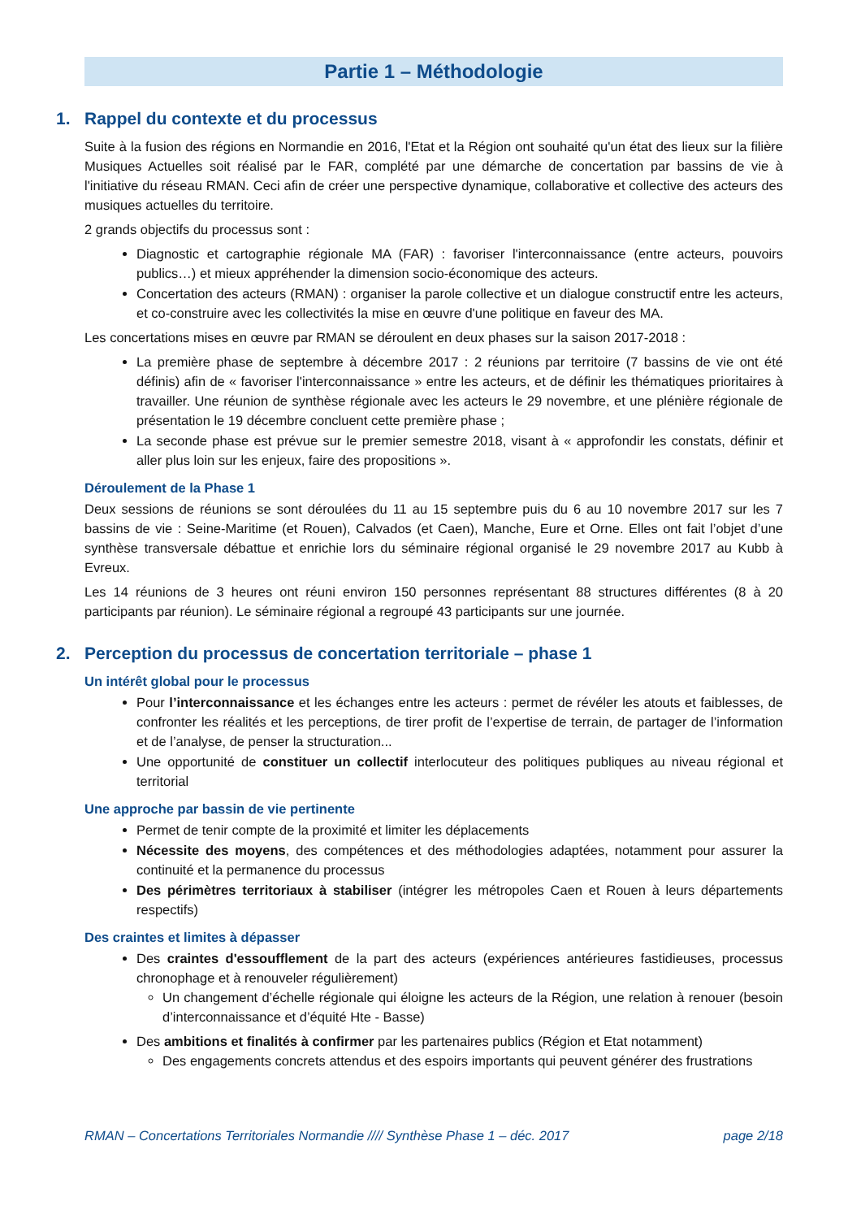Partie 1 – Méthodologie
1. Rappel du contexte et du processus
Suite à la fusion des régions en Normandie en 2016, l'Etat et la Région ont souhaité qu'un état des lieux sur la filière Musiques Actuelles soit réalisé par le FAR, complété par une démarche de concertation par bassins de vie à l'initiative du réseau RMAN. Ceci afin de créer une perspective dynamique, collaborative et collective des acteurs des musiques actuelles du territoire.
2 grands objectifs du processus sont :
Diagnostic et cartographie régionale MA (FAR) : favoriser l'interconnaissance (entre acteurs, pouvoirs publics…) et mieux appréhender la dimension socio-économique des acteurs.
Concertation des acteurs (RMAN) : organiser la parole collective et un dialogue constructif entre les acteurs, et co-construire avec les collectivités la mise en œuvre d'une politique en faveur des MA.
Les concertations mises en œuvre par RMAN se déroulent en deux phases sur la saison 2017-2018 :
La première phase de septembre à décembre 2017 : 2 réunions par territoire (7 bassins de vie ont été définis) afin de « favoriser l'interconnaissance » entre les acteurs, et de définir les thématiques prioritaires à travailler. Une réunion de synthèse régionale avec les acteurs le 29 novembre, et une plénière régionale de présentation le 19 décembre concluent cette première phase ;
La seconde phase est prévue sur le premier semestre 2018, visant à « approfondir les constats, définir et aller plus loin sur les enjeux, faire des propositions ».
Déroulement de la Phase 1
Deux sessions de réunions se sont déroulées du 11 au 15 septembre puis du 6 au 10 novembre 2017 sur les 7 bassins de vie : Seine-Maritime (et Rouen), Calvados (et Caen), Manche, Eure et Orne. Elles ont fait l’objet d’une synthèse transversale débattue et enrichie lors du séminaire régional organisé le 29 novembre 2017 au Kubb à Evreux.
Les 14 réunions de 3 heures ont réuni environ 150 personnes représentant 88 structures différentes (8 à 20 participants par réunion). Le séminaire régional a regroupé 43 participants sur une journée.
2. Perception du processus de concertation territoriale – phase 1
Un intérêt global pour le processus
Pour l’interconnaissance et les échanges entre les acteurs : permet de révéler les atouts et faiblesses, de confronter les réalités et les perceptions, de tirer profit de l’expertise de terrain, de partager de l’information et de l’analyse, de penser la structuration...
Une opportunité de constituer un collectif interlocuteur des politiques publiques au niveau régional et territorial
Une approche par bassin de vie pertinente
Permet de tenir compte de la proximité et limiter les déplacements
Nécessite des moyens, des compétences et des méthodologies adaptées, notamment pour assurer la continuité et la permanence du processus
Des périmètres territoriaux à stabiliser (intégrer les métropoles Caen et Rouen à leurs départements respectifs)
Des craintes et limites à dépasser
Des craintes d'essoufflement de la part des acteurs (expériences antérieures fastidieuses, processus chronophage et à renouveler régulièrement)
Un changement d’échelle régionale qui éloigne les acteurs de la Région, une relation à renouer (besoin d’interconnaissance et d’équité Hte - Basse)
Des ambitions et finalités à confirmer par les partenaires publics (Région et Etat notamment)
Des engagements concrets attendus et des espoirs importants qui peuvent générer des frustrations
RMAN – Concertations Territoriales Normandie //// Synthèse Phase 1 – déc. 2017 page 2/18